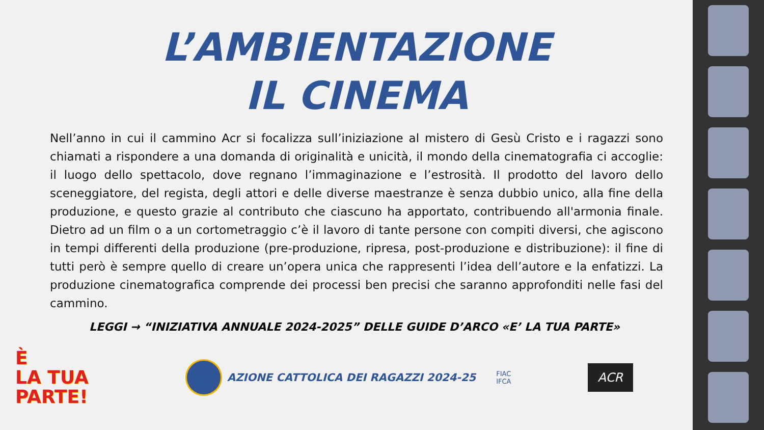L’AMBIENTAZIONE
IL CINEMA
Nell’anno in cui il cammino Acr si focalizza sull’iniziazione al mistero di Gesù Cristo e i ragazzi sono chiamati a rispondere a una domanda di originalità e unicità, il mondo della cinematografia ci accoglie: il luogo dello spettacolo, dove regnano l’immaginazione e l’estrosità. Il prodotto del lavoro dello sceneggiatore, del regista, degli attori e delle diverse maestranze è senza dubbio unico, alla fine della produzione, e questo grazie al contributo che ciascuno ha apportato, contribuendo all'armonia finale. Dietro ad un film o a un cortometraggio c’è il lavoro di tante persone con compiti diversi, che agiscono in tempi differenti della produzione (pre-produzione, ripresa, post-produzione e distribuzione): il fine di tutti però è sempre quello di creare un’opera unica che rappresenti l’idea dell’autore e la enfatizzi. La produzione cinematografica comprende dei processi ben precisi che saranno approfonditi nelle fasi del cammino.
LEGGI → “INIZIATIVA ANNUALE 2024-2025” DELLE GUIDE D’ARCO «E’ LA TUA PARTE»
È
LA TUA
PARTE!
AZIONE CATTOLICA DEI RAGAZZI 2024-25
FIAC
IFCA
ACR